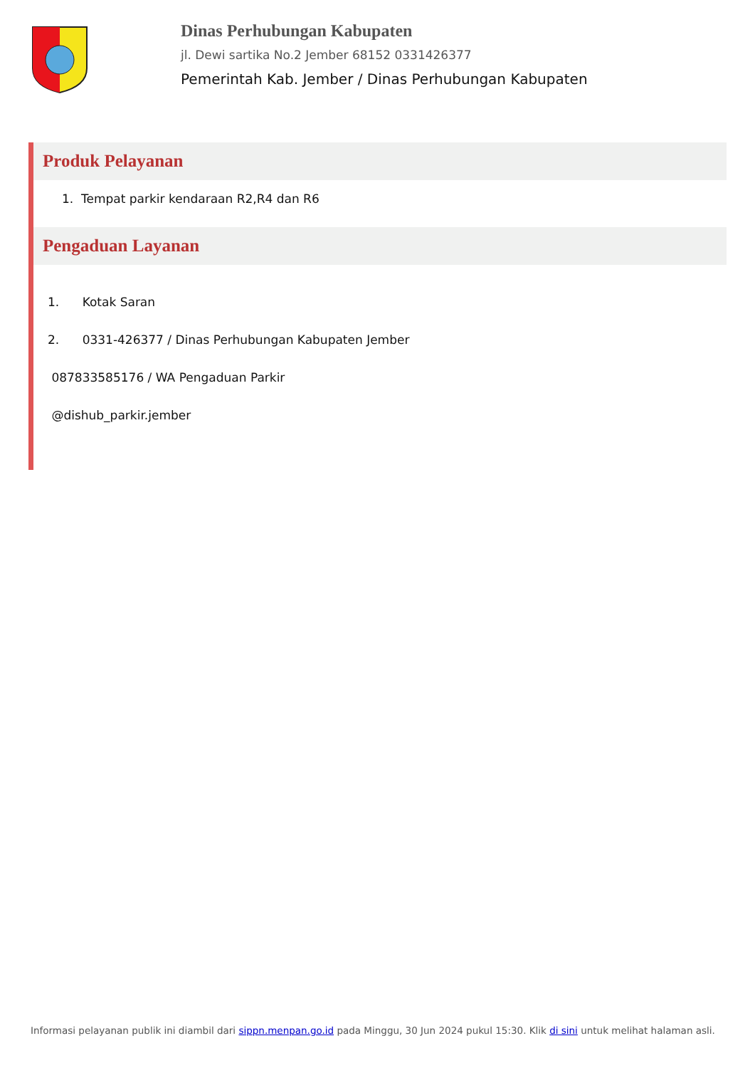Dinas Perhubungan Kabupaten
jl. Dewi sartika No.2 Jember 68152 0331426377
Pemerintah Kab. Jember / Dinas Perhubungan Kabupaten
Produk Pelayanan
1. Tempat parkir kendaraan R2,R4 dan R6
Pengaduan Layanan
1. Kotak Saran
2. 0331-426377 / Dinas Perhubungan Kabupaten Jember
087833585176 / WA Pengaduan Parkir
@dishub_parkir.jember
Informasi pelayanan publik ini diambil dari sippn.menpan.go.id pada Minggu, 30 Jun 2024 pukul 15:30. Klik di sini untuk melihat halaman asli.